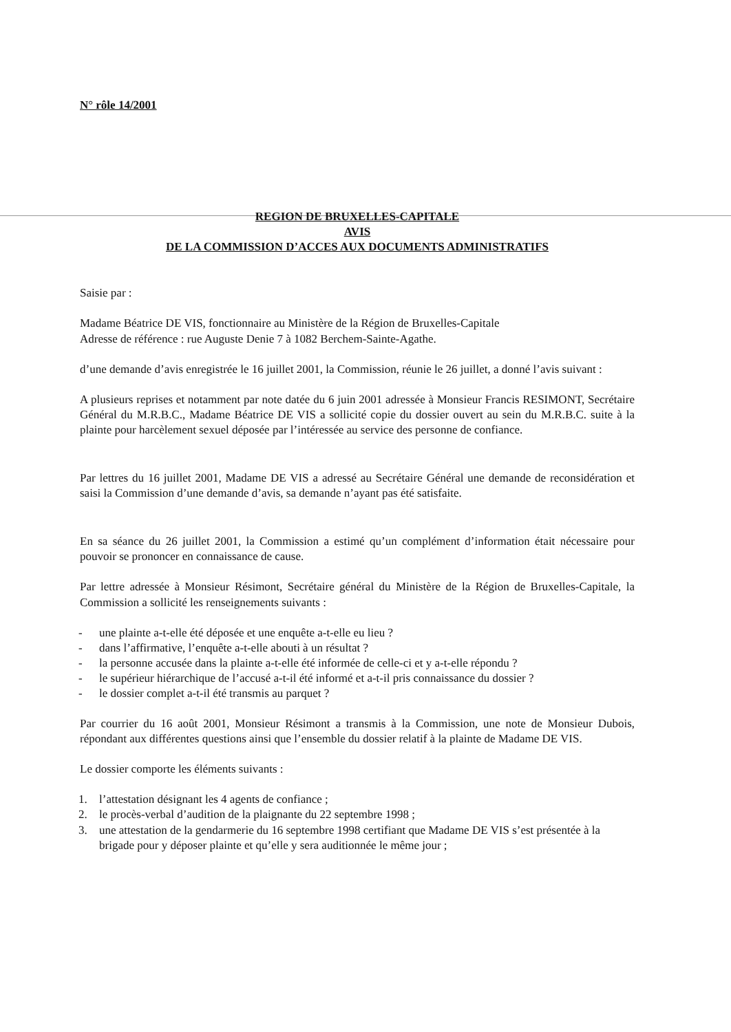N° rôle 14/2001
REGION DE BRUXELLES-CAPITALE
AVIS
DE LA COMMISSION D’ACCES AUX DOCUMENTS ADMINISTRATIFS
Saisie par :
Madame Béatrice DE VIS, fonctionnaire au Ministère de la Région de Bruxelles-Capitale
Adresse de référence : rue Auguste Denie 7 à 1082 Berchem-Sainte-Agathe.
d’une demande d’avis enregistrée le 16 juillet 2001, la Commission, réunie le 26 juillet, a donné l’avis suivant :
A plusieurs reprises et notamment par note datée du 6 juin 2001 adressée à Monsieur Francis RESIMONT, Secrétaire Général du M.R.B.C., Madame Béatrice DE VIS a sollicité copie du dossier ouvert au sein du M.R.B.C. suite à la plainte pour harcèlement sexuel déposée par l’intéressée au service des personne de confiance.
Par lettres du 16 juillet 2001, Madame DE VIS a adressé au Secrétaire Général une demande de reconsidération et saisi la Commission d’une demande d’avis, sa demande n’ayant pas été satisfaite.
En sa séance du 26 juillet 2001, la Commission a estimé qu’un complément d’information était nécessaire pour pouvoir se prononcer en connaissance de cause.
Par lettre adressée à Monsieur Résimont, Secrétaire général du Ministère de la Région de Bruxelles-Capitale, la Commission a sollicité les renseignements suivants :
- une plainte a-t-elle été déposée et une enquête a-t-elle eu lieu ?
- dans l’affirmative, l’enquête a-t-elle abouti à un résultat ?
- la personne accusée dans la plainte a-t-elle été informée de celle-ci et y a-t-elle répondu ?
- le supérieur hiérarchique de l’accusé a-t-il été informé et a-t-il pris connaissance du dossier ?
- le dossier complet a-t-il été transmis au parquet ?
Par courrier du 16 août 2001, Monsieur Résimont a transmis à la Commission, une note de Monsieur Dubois, répondant aux différentes questions ainsi que l’ensemble du dossier relatif à la plainte de Madame DE VIS.
Le dossier comporte les éléments suivants :
1. l’attestation désignant les 4 agents de confiance ;
2. le procès-verbal d’audition de la plaignante du 22 septembre 1998 ;
3. une attestation de la gendarmerie du 16 septembre 1998 certifiant que Madame DE VIS s’est présentée à la brigade pour y déposer plainte et qu’elle y sera auditionnée le même jour ;